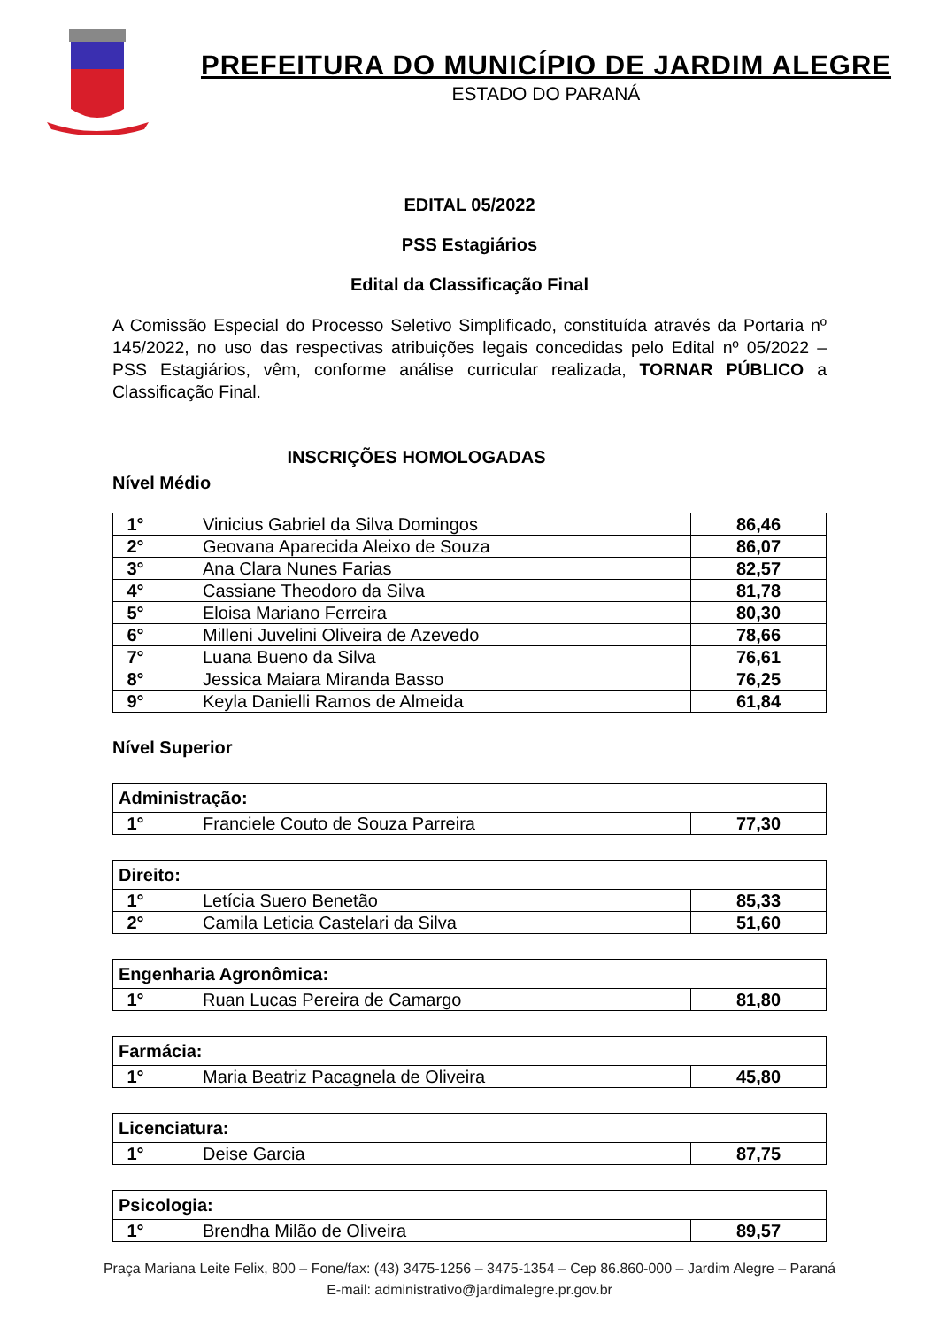PREFEITURA DO MUNICÍPIO DE JARDIM ALEGRE
ESTADO DO PARANÁ
EDITAL 05/2022
PSS Estagiários
Edital da Classificação Final
A Comissão Especial do Processo Seletivo Simplificado, constituída através da Portaria nº 145/2022, no uso das respectivas atribuições legais concedidas pelo Edital nº 05/2022 – PSS Estagiários, vêm, conforme análise curricular realizada, TORNAR PÚBLICO a Classificação Final.
INSCRIÇÕES HOMOLOGADAS
Nível Médio
| 1° | Vinicius Gabriel da Silva Domingos | 86,46 |
| 2° | Geovana Aparecida Aleixo de Souza | 86,07 |
| 3° | Ana Clara Nunes Farias | 82,57 |
| 4° | Cassiane Theodoro da Silva | 81,78 |
| 5° | Eloisa Mariano Ferreira | 80,30 |
| 6° | Milleni Juvelini Oliveira de Azevedo | 78,66 |
| 7° | Luana Bueno da Silva | 76,61 |
| 8° | Jessica Maiara Miranda Basso | 76,25 |
| 9° | Keyla Danielli Ramos de Almeida | 61,84 |
Nível Superior
| Administração: | | |
| 1° | Franciele Couto de Souza Parreira | 77,30 |
| Direito: | | |
| 1° | Letícia Suero Benetão | 85,33 |
| 2° | Camila Leticia Castelari da Silva | 51,60 |
| Engenharia Agronômica: | | |
| 1° | Ruan Lucas Pereira de Camargo | 81,80 |
| Farmácia: | | |
| 1° | Maria Beatriz Pacagnela de Oliveira | 45,80 |
| Licenciatura: | | |
| 1° | Deise Garcia | 87,75 |
| Psicologia: | | |
| 1° | Brendha Milão de Oliveira | 89,57 |
Praça Mariana Leite Felix, 800 – Fone/fax: (43) 3475-1256 – 3475-1354 – Cep 86.860-000 – Jardim Alegre – Paraná
E-mail: administrativo@jardimalegre.pr.gov.br